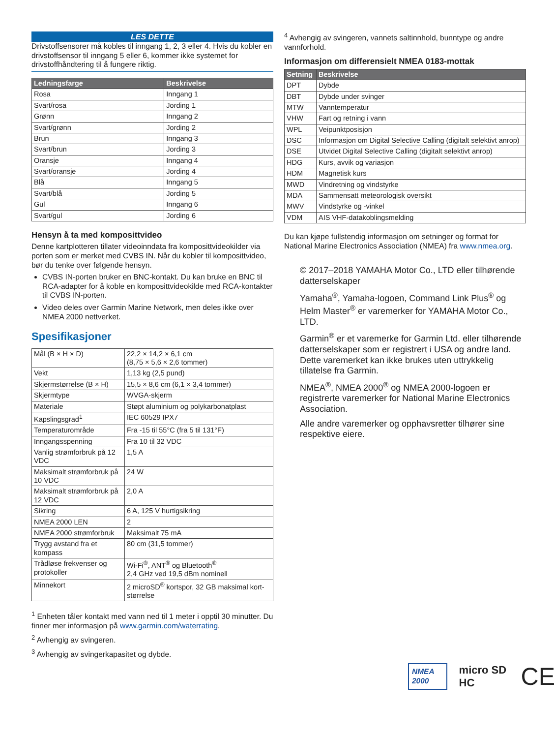LES DETTE
Drivstoffsensorer må kobles til inngang 1, 2, 3 eller 4. Hvis du kobler en drivstoffsensor til inngang 5 eller 6, kommer ikke systemet for drivstoffhåndtering til å fungere riktig.
| Ledningsfarge | Beskrivelse |
| --- | --- |
| Rosa | Inngang 1 |
| Svart/rosa | Jording 1 |
| Grønn | Inngang 2 |
| Svart/grønn | Jording 2 |
| Brun | Inngang 3 |
| Svart/brun | Jording 3 |
| Oransje | Inngang 4 |
| Svart/oransje | Jording 4 |
| Blå | Inngang 5 |
| Svart/blå | Jording 5 |
| Gul | Inngang 6 |
| Svart/gul | Jording 6 |
Hensyn å ta med komposittvideo
Denne kartplotteren tillater videoinndata fra komposittvideokilder via porten som er merket med CVBS IN. Når du kobler til komposittvideo, bør du tenke over følgende hensyn.
CVBS IN-porten bruker en BNC-kontakt. Du kan bruke en BNC til RCA-adapter for å koble en komposittvideokilde med RCA-kontakter til CVBS IN-porten.
Video deles over Garmin Marine Network, men deles ikke over NMEA 2000 nettverket.
Spesifikasjoner
| Mål (B × H × D) | 22,2 × 14,2 × 6,1 cm (8,75 × 5,6 × 2,6 tommer) |
| Vekt | 1,13 kg (2,5 pund) |
| Skjermstørrelse (B × H) | 15,5 × 8,6 cm (6,1 × 3,4 tommer) |
| Skjermtype | WVGA-skjerm |
| Materiale | Støpt aluminium og polykarbonatplast |
| Kapslingsgrad<sup>1</sup> | IEC 60529 IPX7 |
| Temperaturområde | Fra -15 til 55°C (fra 5 til 131°F) |
| Inngangsspenning | Fra 10 til 32 VDC |
| Vanlig strømforbruk på 12 VDC | 1,5 A |
| Maksimalt strømforbruk på 10 VDC | 24 W |
| Maksimalt strømforbruk på 12 VDC | 2,0 A |
| Sikring | 6 A, 125 V hurtigsikring |
| NMEA 2000 LEN | 2 |
| NMEA 2000 strømforbruk | Maksimalt 75 mA |
| Trygg avstand fra et kompass | 80 cm (31,5 tommer) |
| Trådløse frekvenser og protokoller | Wi-Fi<sup>®</sup>, ANT<sup>®</sup> og Bluetooth<sup>®</sup> 2,4 GHz ved 19,5 dBm nominell |
| Minnekort | 2 microSD<sup>®</sup> kortspor, 32 GB maksimal kort-størrelse |
<sup>1</sup> Enheten tåler kontakt med vann ned til 1 meter i opptil 30 minutter. Du finner mer informasjon på www.garmin.com/waterrating.
<sup>2</sup> Avhengig av svingeren.
<sup>3</sup> Avhengig av svingerkapasitet og dybde.
<sup>4</sup> Avhengig av svingeren, vannets saltinnhold, bunntype og andre vannforhold.
Informasjon om differensielt NMEA 0183-mottak
| Setning | Beskrivelse |
| --- | --- |
| DPT | Dybde |
| DBT | Dybde under svinger |
| MTW | Vanntemperatur |
| VHW | Fart og retning i vann |
| WPL | Veipunktposisjon |
| DSC | Informasjon om Digital Selective Calling (digitalt selektivt anrop) |
| DSE | Utvidet Digital Selective Calling (digitalt selektivt anrop) |
| HDG | Kurs, avvik og variasjon |
| HDM | Magnetisk kurs |
| MWD | Vindretning og vindstyrke |
| MDA | Sammensatt meteorologisk oversikt |
| MWV | Vindstyrke og -vinkel |
| VDM | AIS VHF-datakoblingsmelding |
Du kan kjøpe fullstendig informasjon om setninger og format for National Marine Electronics Association (NMEA) fra www.nmea.org.
© 2017–2018 YAMAHA Motor Co., LTD eller tilhørende datterselskaper
Yamaha<sup>®</sup>, Yamaha-logoen, Command Link Plus<sup>®</sup> og Helm Master<sup>®</sup> er varemerker for YAMAHA Motor Co., LTD.
Garmin<sup>®</sup> er et varemerke for Garmin Ltd. eller tilhørende datterselskaper som er registrert i USA og andre land. Dette varemerket kan ikke brukes uten uttrykkelig tillatelse fra Garmin.
NMEA<sup>®</sup>, NMEA 2000<sup>®</sup> og NMEA 2000-logoen er registrerte varemerker for National Marine Electronics Association.
Alle andre varemerker og opphavsretter tilhører sine respektive eiere.
NMEA 2000
micro SD HC
CE